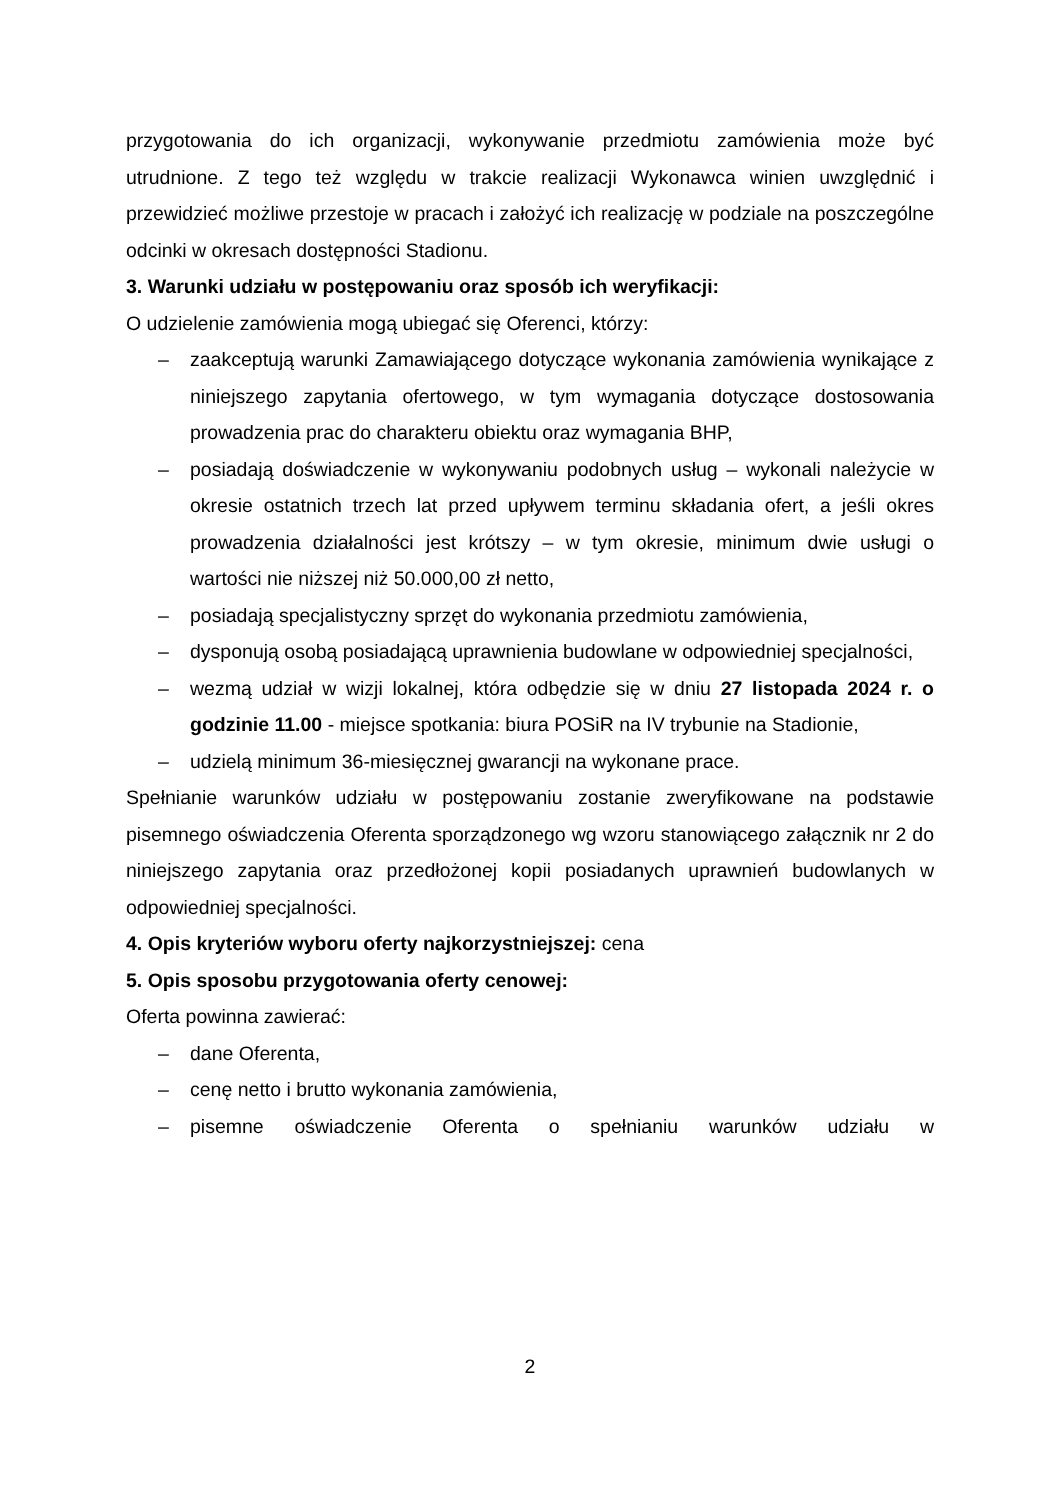przygotowania do ich organizacji, wykonywanie przedmiotu zamówienia może być utrudnione. Z tego też względu w trakcie realizacji Wykonawca winien uwzględnić i przewidzieć możliwe przestoje w pracach i założyć ich realizację w podziale na poszczególne odcinki w okresach dostępności Stadionu.
3. Warunki udziału w postępowaniu oraz sposób ich weryfikacji:
O udzielenie zamówienia mogą ubiegać się Oferenci, którzy:
– zaakceptują warunki Zamawiającego dotyczące wykonania zamówienia wynikające z niniejszego zapytania ofertowego, w tym wymagania dotyczące dostosowania prowadzenia prac do charakteru obiektu oraz wymagania BHP,
– posiadają doświadczenie w wykonywaniu podobnych usług – wykonali należycie w okresie ostatnich trzech lat przed upływem terminu składania ofert, a jeśli okres prowadzenia działalności jest krótszy – w tym okresie, minimum dwie usługi o wartości nie niższej niż 50.000,00 zł netto,
– posiadają specjalistyczny sprzęt do wykonania przedmiotu zamówienia,
– dysponują osobą posiadającą uprawnienia budowlane w odpowiedniej specjalności,
– wezmą udział w wizji lokalnej, która odbędzie się w dniu 27 listopada 2024 r. o godzinie 11.00 - miejsce spotkania: biura POSiR na IV trybunie na Stadionie,
– udzielą minimum 36-miesięcznej gwarancji na wykonane prace.
Spełnianie warunków udziału w postępowaniu zostanie zweryfikowane na podstawie pisemnego oświadczenia Oferenta sporządzonego wg wzoru stanowiącego załącznik nr 2 do niniejszego zapytania oraz przedłożonej kopii posiadanych uprawnień budowlanych w odpowiedniej specjalności.
4. Opis kryteriów wyboru oferty najkorzystniejszej: cena
5. Opis sposobu przygotowania oferty cenowej:
Oferta powinna zawierać:
– dane Oferenta,
– cenę netto i brutto wykonania zamówienia,
– pisemne oświadczenie Oferenta o spełnianiu warunków udziału w
2